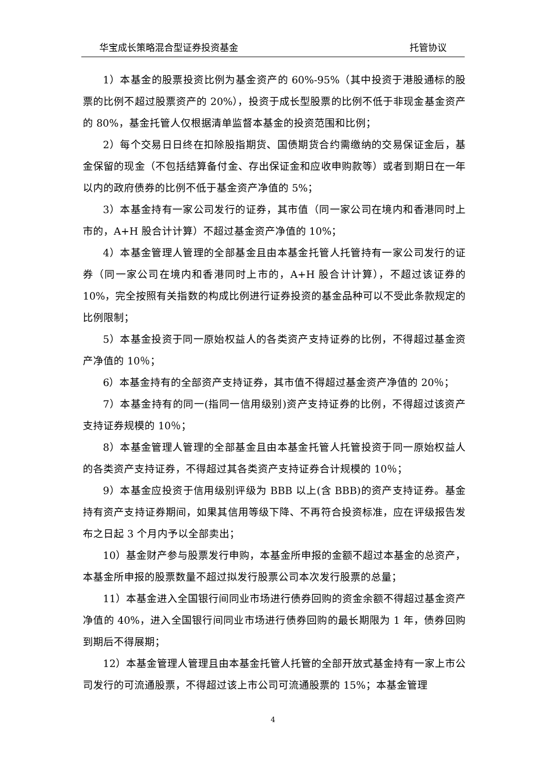华宝成长策略混合型证券投资基金 托管协议
1）本基金的股票投资比例为基金资产的 60%-95%（其中投资于港股通标的股票的比例不超过股票资产的 20%），投资于成长型股票的比例不低于非现金基金资产的 80%，基金托管人仅根据清单监督本基金的投资范围和比例；
2）每个交易日日终在扣除股指期货、国债期货合约需缴纳的交易保证金后，基金保留的现金（不包括结算备付金、存出保证金和应收申购款等）或者到期日在一年以内的政府债券的比例不低于基金资产净值的 5%；
3）本基金持有一家公司发行的证券，其市值（同一家公司在境内和香港同时上市的，A+H 股合计计算）不超过基金资产净值的 10%；
4）本基金管理人管理的全部基金且由本基金托管人托管持有一家公司发行的证券（同一家公司在境内和香港同时上市的，A+H 股合计计算），不超过该证券的 10%，完全按照有关指数的构成比例进行证券投资的基金品种可以不受此条款规定的比例限制；
5）本基金投资于同一原始权益人的各类资产支持证券的比例，不得超过基金资产净值的 10％；
6）本基金持有的全部资产支持证券，其市值不得超过基金资产净值的 20％；
7）本基金持有的同一(指同一信用级别)资产支持证券的比例，不得超过该资产支持证券规模的 10％；
8）本基金管理人管理的全部基金且由本基金托管人托管投资于同一原始权益人的各类资产支持证券，不得超过其各类资产支持证券合计规模的 10％；
9）本基金应投资于信用级别评级为 BBB 以上(含 BBB)的资产支持证券。基金持有资产支持证券期间，如果其信用等级下降、不再符合投资标准，应在评级报告发布之日起 3 个月内予以全部卖出；
10）基金财产参与股票发行申购，本基金所申报的金额不超过本基金的总资产，本基金所申报的股票数量不超过拟发行股票公司本次发行股票的总量；
11）本基金进入全国银行间同业市场进行债券回购的资金余额不得超过基金资产净值的 40%，进入全国银行间同业市场进行债券回购的最长期限为 1 年，债券回购到期后不得展期；
12）本基金管理人管理且由本基金托管人托管的全部开放式基金持有一家上市公司发行的可流通股票，不得超过该上市公司可流通股票的 15%；本基金管理
4